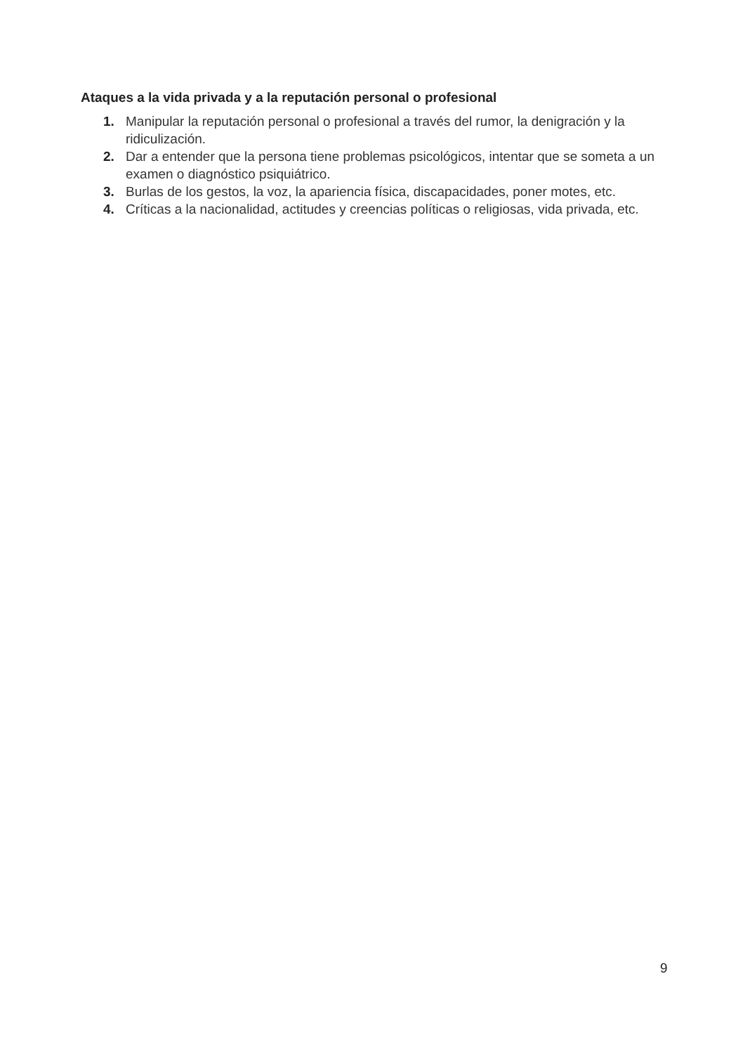Ataques a la vida privada y a la reputación personal o profesional
1. Manipular la reputación personal o profesional a través del rumor, la denigración y la ridiculización.
2. Dar a entender que la persona tiene problemas psicológicos, intentar que se someta a un examen o diagnóstico psiquiátrico.
3. Burlas de los gestos, la voz, la apariencia física, discapacidades, poner motes, etc.
4. Críticas a la nacionalidad, actitudes y creencias políticas o religiosas, vida privada, etc.
9